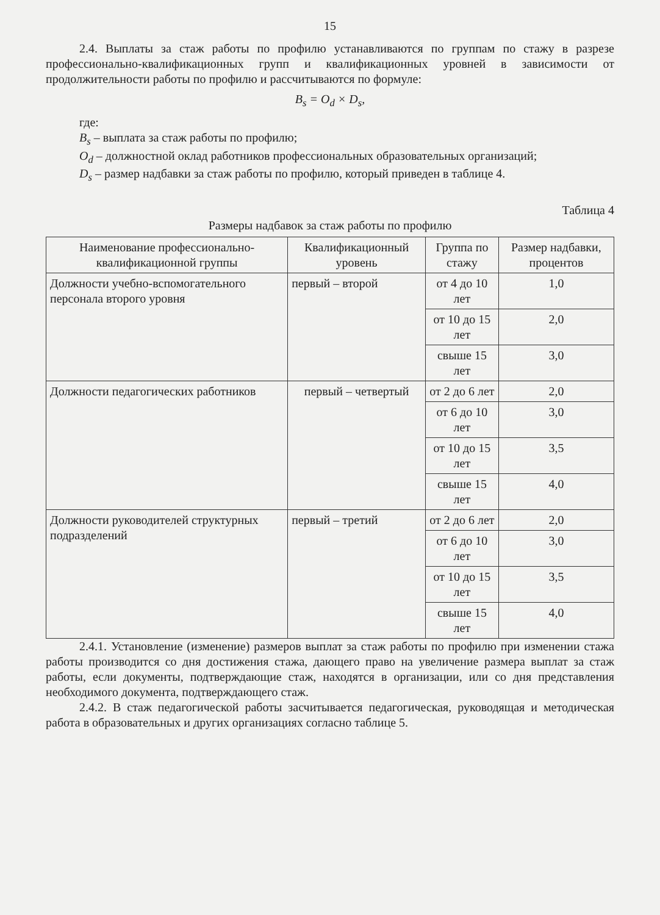15
2.4. Выплаты за стаж работы по профилю устанавливаются по группам по стажу в разрезе профессионально-квалификационных групп и квалификационных уровней в зависимости от продолжительности работы по профилю и рассчитываются по формуле:
B<sub>s</sub> = O<sub>d</sub> × D<sub>s</sub>,
где:
B<sub>s</sub> – выплата за стаж работы по профилю;
O<sub>d</sub> – должностной оклад работников профессиональных образовательных организаций;
D<sub>s</sub> – размер надбавки за стаж работы по профилю, который приведен в таблице 4.
Таблица 4
Размеры надбавок за стаж работы по профилю
| Наименование профессионально-квалификационной группы | Квалификационный уровень | Группа по стажу | Размер надбавки, процентов |
| --- | --- | --- | --- |
| Должности учебно-вспомогательного персонала второго уровня | первый – второй | от 4 до 10 лет | 1,0 |
| | | от 10 до 15 лет | 2,0 |
| | | свыше 15 лет | 3,0 |
| Должности педагогических работников | первый – четвертый | от 2 до 6 лет | 2,0 |
| | | от 6 до 10 лет | 3,0 |
| | | от 10 до 15 лет | 3,5 |
| | | свыше 15 лет | 4,0 |
| Должности руководителей структурных подразделений | первый – третий | от 2 до 6 лет | 2,0 |
| | | от 6 до 10 лет | 3,0 |
| | | от 10 до 15 лет | 3,5 |
| | | свыше 15 лет | 4,0 |
2.4.1. Установление (изменение) размеров выплат за стаж работы по профилю при изменении стажа работы производится со дня достижения стажа, дающего право на увеличение размера выплат за стаж работы, если документы, подтверждающие стаж, находятся в организации, или со дня представления необходимого документа, подтверждающего стаж.
2.4.2. В стаж педагогической работы засчитывается педагогическая, руководящая и методическая работа в образовательных и других организациях согласно таблице 5.